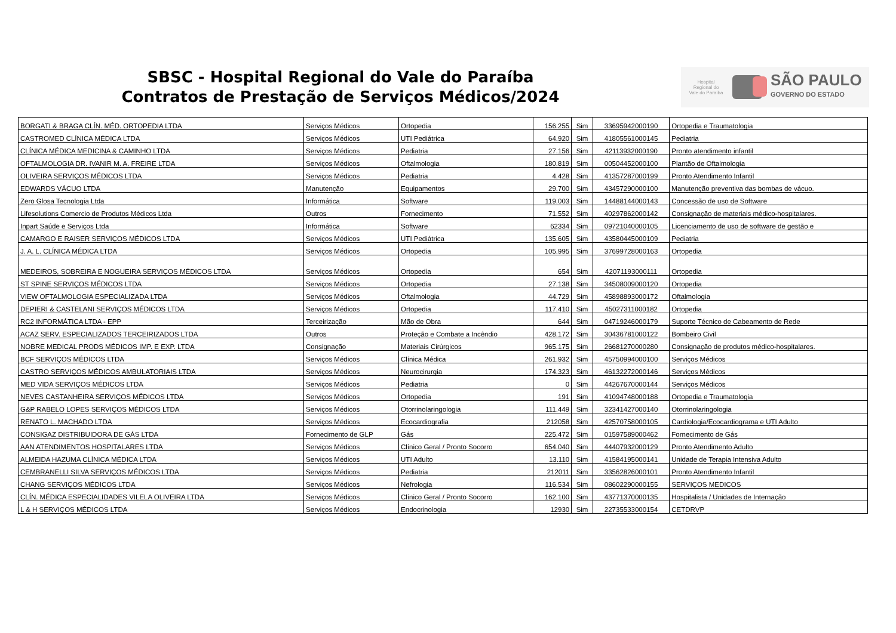SBSC - Hospital Regional do Vale do Paraíba
Contratos de Prestação de Serviços Médicos/2024
Hospital Regional do Vale do Paraíba
SÃO PAULO
GOVERNO DO ESTADO
| BORGATI & BRAGA CLÍN. MÉD. ORTOPEDIA LTDA | Serviços Médicos | Ortopedia | 156.255 | Sim | 33695942000190 | Ortopedia e Traumatologia |
| CASTROMED CLÍNICA MÉDICA LTDA | Serviços Médicos | UTI Pediátrica | 64.920 | Sim | 41805561000145 | Pediatria |
| CLÍNICA MÉDICA MEDICINA & CAMINHO LTDA | Serviços Médicos | Pediatria | 27.156 | Sim | 42113932000190 | Pronto atendimento infantil |
| OFTALMOLOGIA DR. IVANIR M. A. FREIRE LTDA | Serviços Médicos | Oftalmologia | 180.819 | Sim | 00504452000100 | Plantão de Oftalmologia |
| OLIVEIRA SERVIÇOS MÉDICOS LTDA | Serviços Médicos | Pediatria | 4.428 | Sim | 41357287000199 | Pronto Atendimento Infantil |
| EDWARDS VÁCUO LTDA | Manutenção | Equipamentos | 29.700 | Sim | 43457290000100 | Manutenção preventiva das bombas de vácuo. |
| Zero Glosa Tecnologia Ltda | Informática | Software | 119.003 | Sim | 14488144000143 | Concessão de uso de Software |
| Lifesolutions Comercio de Produtos Médicos Ltda | Outros | Fornecimento | 71.552 | Sim | 40297862000142 | Consignação de materiais médico-hospitalares. |
| Inpart Saúde e Serviços Ltda | Informática | Software | 62334 | Sim | 09721040000105 | Licenciamento de uso de software de gestão e |
| CAMARGO E RAISER SERVIÇOS MÉDICOS LTDA | Serviços Médicos | UTI Pediátrica | 135.605 | Sim | 43580445000109 | Pediatria |
| J. A. L. CLÍNICA MÉDICA LTDA | Serviços Médicos | Ortopedia | 105.995 | Sim | 37699728000163 | Ortopedia |
| MEDEIROS, SOBREIRA E NOGUEIRA SERVIÇOS MÉDICOS LTDA | Serviços Médicos | Ortopedia | 654 | Sim | 42071193000111 | Ortopedia |
| ST SPINE SERVIÇOS MÉDICOS LTDA | Serviços Médicos | Ortopedia | 27.138 | Sim | 34508009000120 | Ortopedia |
| VIEW OFTALMOLOGIA ESPECIALIZADA LTDA | Serviços Médicos | Oftalmologia | 44.729 | Sim | 45898893000172 | Oftalmologia |
| DEPIERI & CASTELANI SERVIÇOS MÉDICOS LTDA | Serviços Médicos | Ortopedia | 117.410 | Sim | 45027311000182 | Ortopedia |
| RC2 INFORMÁTICA LTDA - EPP | Terceirização | Mão de Obra | 644 | Sim | 04719246000179 | Suporte Técnico de Cabeamento de Rede |
| ACAZ SERV. ESPECIALIZADOS TERCEIRIZADOS LTDA | Outros | Proteção e Combate a Incêndio | 428.172 | Sim | 30436781000122 | Bombeiro Civil |
| NOBRE MEDICAL PRODS MÉDICOS IMP. E EXP. LTDA | Consignação | Materiais Cirúrgicos | 965.175 | Sim | 26681270000280 | Consignação de produtos médico-hospitalares. |
| BCF SERVIÇOS MÉDICOS LTDA | Serviços Médicos | Clínica Médica | 261.932 | Sim | 45750994000100 | Serviços Médicos |
| CASTRO SERVIÇOS MÉDICOS AMBULATORIAIS LTDA | Serviços Médicos | Neurocirurgia | 174.323 | Sim | 46132272000146 | Serviços Médicos |
| MED VIDA SERVIÇOS MÉDICOS LTDA | Serviços Médicos | Pediatria | 0 | Sim | 44267670000144 | Serviços Médicos |
| NEVES CASTANHEIRA SERVIÇOS MÉDICOS LTDA | Serviços Médicos | Ortopedia | 191 | Sim | 41094748000188 | Ortopedia e Traumatologia |
| G&P RABELO LOPES SERVIÇOS MÉDICOS LTDA | Serviços Médicos | Otorrinolaringologia | 111.449 | Sim | 32341427000140 | Otorrinolaringologia |
| RENATO L. MACHADO LTDA | Serviços Médicos | Ecocardiografia | 212058 | Sim | 42570758000105 | Cardiologia/Ecocardiograma e UTI Adulto |
| CONSIGAZ DISTRIBUIDORA DE GÁS LTDA | Fornecimento de GLP | Gás | 225.472 | Sim | 01597589000462 | Fornecimento de Gás |
| AAN ATENDIMENTOS HOSPITALARES LTDA | Serviços Médicos | Clínico Geral / Pronto Socorro | 654.040 | Sim | 44407932000129 | Pronto Atendimento Adulto |
| ALMEIDA HAZUMA CLÍNICA MÉDICA LTDA | Serviços Médicos | UTI Adulto | 13.110 | Sim | 41584195000141 | Unidade de Terapia Intensiva Adulto |
| CEMBRANELLI SILVA SERVIÇOS MÉDICOS LTDA | Serviços Médicos | Pediatria | 212011 | Sim | 33562826000101 | Pronto Atendimento Infantil |
| CHANG SERVIÇOS MÉDICOS LTDA | Serviços Médicos | Nefrologia | 116.534 | Sim | 08602290000155 | SERVIÇOS MEDICOS |
| CLÍN. MÉDICA ESPECIALIDADES VILELA OLIVEIRA LTDA | Serviços Médicos | Clínico Geral / Pronto Socorro | 162.100 | Sim | 43771370000135 | Hospitalista / Unidades de Internação |
| L & H SERVIÇOS MÉDICOS LTDA | Serviços Médicos | Endocrinologia | 12930 | Sim | 22735533000154 | CETDRVP |